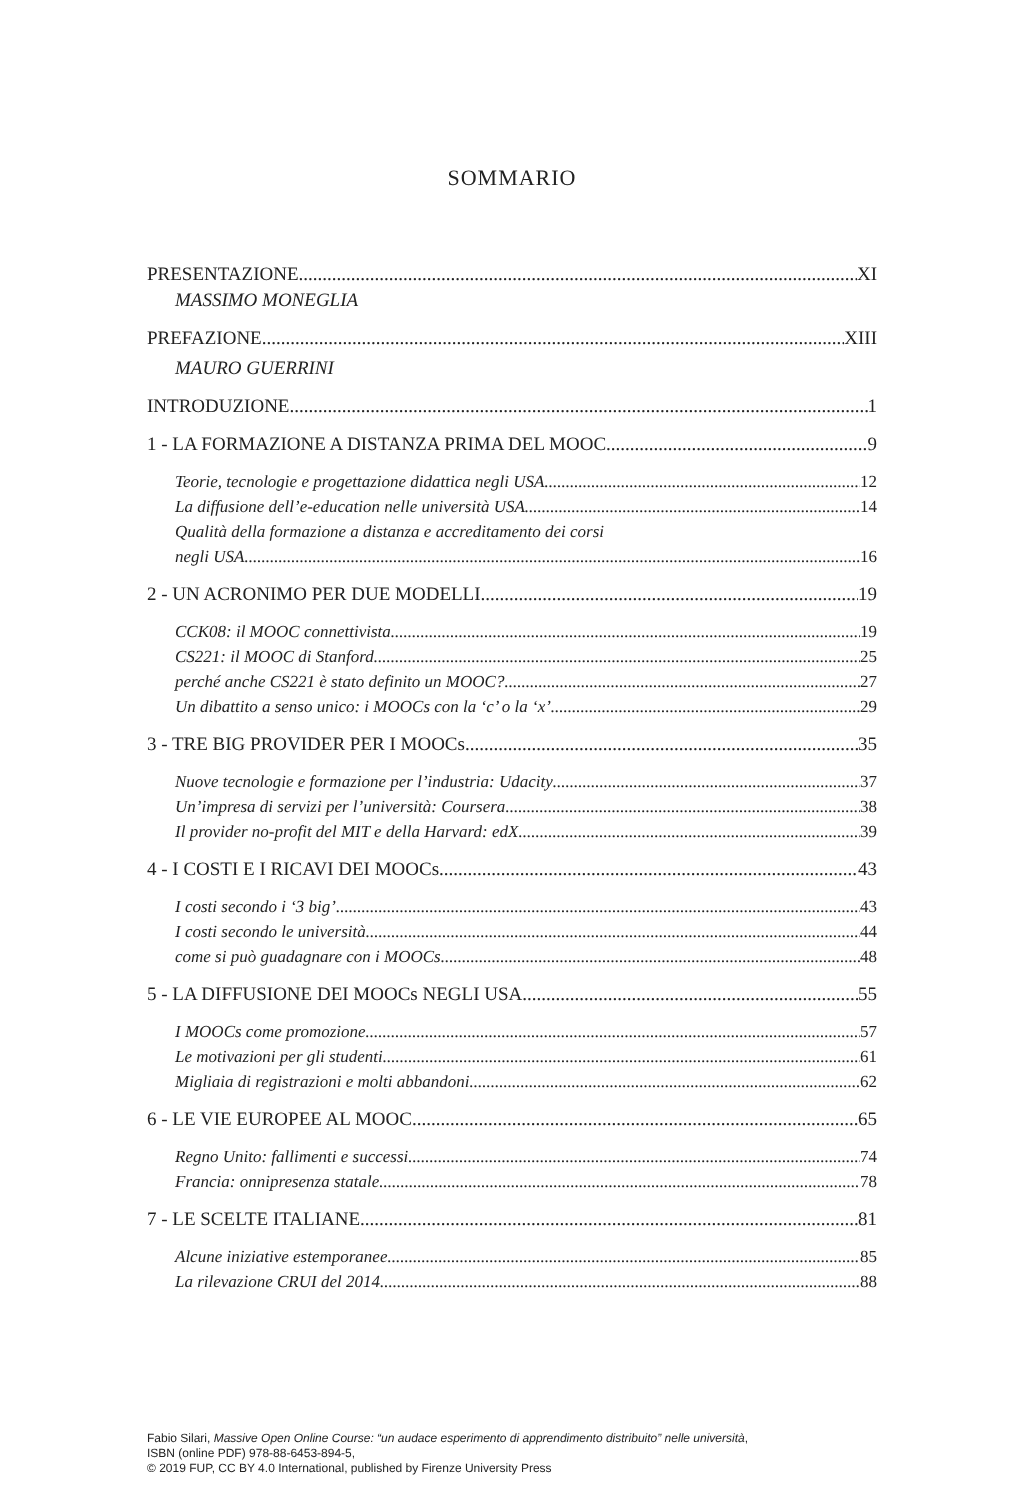SOMMARIO
PRESENTAZIONE XI
MASSIMO MONEGLIA
PREFAZIONE XIII
MAURO GUERRINI
INTRODUZIONE 1
1 - LA FORMAZIONE A DISTANZA PRIMA DEL MOOC 9
Teorie, tecnologie e progettazione didattica negli USA 12
La diffusione dell’e-education nelle università USA 14
Qualità della formazione a distanza e accreditamento dei corsi
negli USA 16
2 - UN ACRONIMO PER DUE MODELLI 19
CCK08: il MOOC connettivista 19
CS221: il MOOC di Stanford 25
perché anche CS221 è stato definito un MOOC? 27
Un dibattito a senso unico: i MOOCs con la ‘c’ o la ‘x’ 29
3 - TRE BIG PROVIDER PER I MOOCs 35
Nuove tecnologie e formazione per l’industria: Udacity 37
Un’impresa di servizi per l’università: Coursera 38
Il provider no-profit del MIT e della Harvard: edX 39
4 - I COSTI E I RICAVI DEI MOOCs 43
I costi secondo i ‘3 big’ 43
I costi secondo le università 44
come si può guadagnare con i MOOCs 48
5 - LA DIFFUSIONE DEI MOOCs NEGLI USA 55
I MOOCs come promozione 57
Le motivazioni per gli studenti 61
Migliaia di registrazioni e molti abbandoni 62
6 - LE VIE EUROPEE AL MOOC 65
Regno Unito: fallimenti e successi 74
Francia: onnipresenza statale 78
7 - LE SCELTE ITALIANE 81
Alcune iniziative estemporanee 85
La rilevazione CRUI del 2014 88
Fabio Silari, Massive Open Online Course: “un audace esperimento di apprendimento distribuito” nelle università,
ISBN (online PDF) 978-88-6453-894-5,
© 2019 FUP, CC BY 4.0 International, published by Firenze University Press